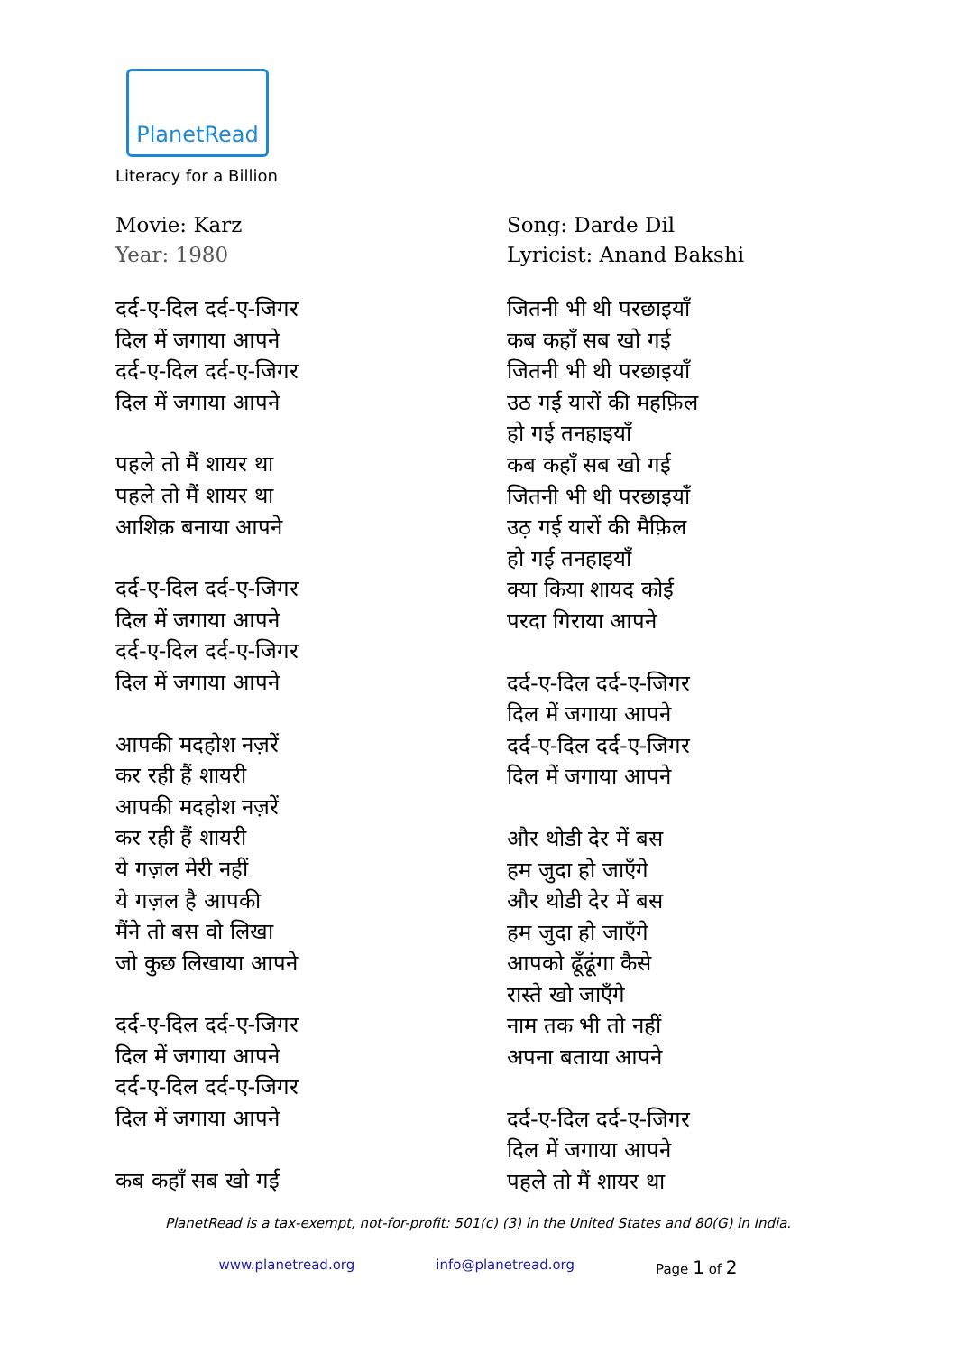PlanetRead
Literacy for a Billion
Movie: Karz
Year: 1980
दर्द-ए-दिल दर्द-ए-जिगर
दिल में जगाया आपने
दर्द-ए-दिल दर्द-ए-जिगर
दिल में जगाया आपने
पहले तो मैं शायर था
पहले तो मैं शायर था
आशिक़ बनाया आपने
दर्द-ए-दिल दर्द-ए-जिगर
दिल में जगाया आपने
दर्द-ए-दिल दर्द-ए-जिगर
दिल में जगाया आपने
आपकी मदहोश नज़रें
कर रही हैं शायरी
आपकी मदहोश नज़रें
कर रही हैं शायरी
ये गज़ल मेरी नहीं
ये गज़ल है आपकी
मैंने तो बस वो लिखा
जो कुछ लिखाया आपने
दर्द-ए-दिल दर्द-ए-जिगर
दिल में जगाया आपने
दर्द-ए-दिल दर्द-ए-जिगर
दिल में जगाया आपने
कब कहाँ सब खो गई
Song: Darde Dil
Lyricist: Anand Bakshi
जितनी भी थी परछाइयाँ
कब कहाँ सब खो गई
जितनी भी थी परछाइयाँ
उठ गई यारों की महफ़िल
हो गई तनहाइयाँ
कब कहाँ सब खो गई
जितनी भी थी परछाइयाँ
उठ़ गई यारों की मैफ़िल
हो गई तनहाइयाँ
क्या किया शायद कोई
परदा गिराया आपने
दर्द-ए-दिल दर्द-ए-जिगर
दिल में जगाया आपने
दर्द-ए-दिल दर्द-ए-जिगर
दिल में जगाया आपने
और थोडी देर में बस
हम जुदा हो जाएँगे
और थोडी देर में बस
हम जुदा हो जाएँगे
आपको ढूँढूंगा कैसे
रास्ते खो जाएँगे
नाम तक भी तो नहीं
अपना बताया आपने
दर्द-ए-दिल दर्द-ए-जिगर
दिल में जगाया आपने
पहले तो मैं शायर था
PlanetRead is a tax-exempt, not-for-profit: 501(c) (3) in the United States and 80(G) in India.
www.planetread.org info@planetread.org Page 1 of 2